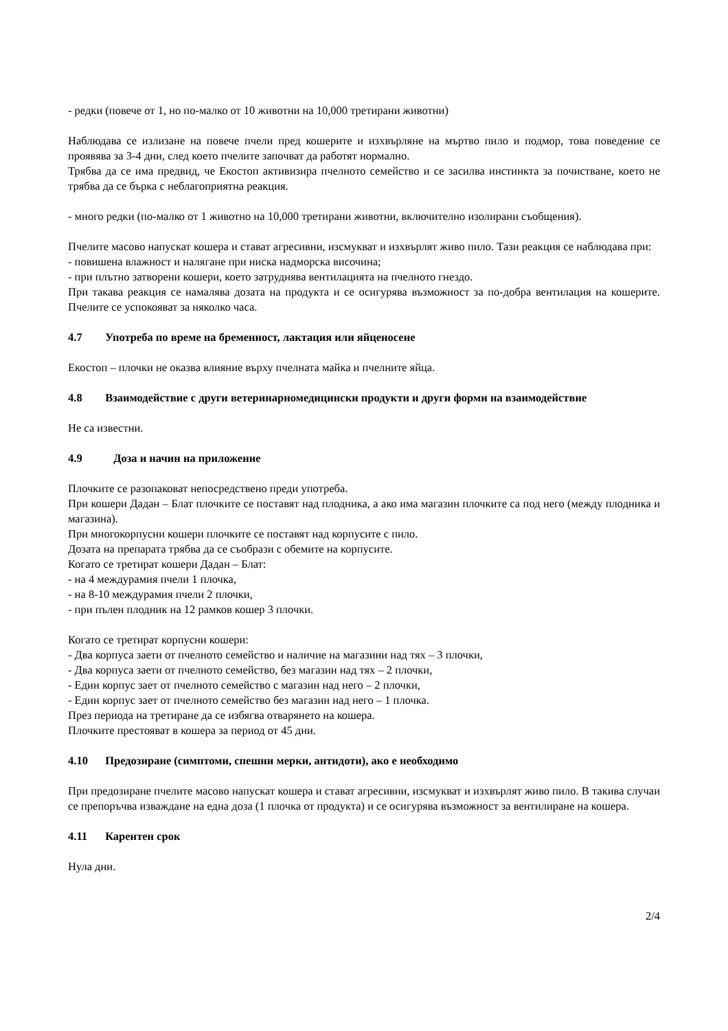- редки (повече от 1, но по-малко от 10 животни на 10,000 третирани животни)
Наблюдава се излизане на повече пчели пред кошерите и изхвърляне на мъртво пило и подмор, това поведение се проявява за 3-4 дни, след което пчелите започват да работят нормално.
Трябва да се има предвид, че Екостоп активизира пчелното семейство и се засилва инстинкта за почистване, което не трябва да се бърка с неблагоприятна реакция.
- много редки (по-малко от 1 животно на 10,000 третирани животни, включително изолирани съобщения).
Пчелите масово напускат кошера и стават агресивни, изсмукват и изхвърлят живо пило. Тази реакция се наблюдава при:
- повишена влажност и налягане при ниска надморска височина;
- при плътно затворени кошери, което затруднява вентилацията на пчелното гнездо.
При такава реакция се намалява дозата на продукта и се осигурява възможност за по-добра вентилация на кошерите. Пчелите се успокояват за няколко часа.
4.7 Употреба по време на бременност, лактация или яйценосене
Екостоп – плочки не оказва влияние върху пчелната майка и пчелните яйца.
4.8 Взаимодействие с други ветеринарномедицински продукти и други форми на взаимодействие
Не са известни.
4.9 Доза и начин на приложение
Плочките се разопаковат непосредствено преди употреба.
При кошери Дадан – Блат плочките се поставят над плодника, а ако има магазин плочките са под него (между плодника и магазина).
При многокорпусни кошери плочките се поставят над корпусите с пило.
Дозата на препарата трябва да се съобрази с обемите на корпусите.
Когато се третират кошери Дадан – Блат:
- на 4 междурамия пчели 1 плочка,
- на 8-10 междурамия пчели 2 плочки,
- при пълен плодник на 12 рамков кошер 3 плочки.
Когато се третират корпусни кошери:
- Два корпуса заети от пчелното семейство и наличие на магазини над тях – 3 плочки,
- Два корпуса заети от пчелното семейство, без магазин над тях – 2 плочки,
- Един корпус зает от пчелното семейство с магазин над него – 2 плочки,
- Един корпус зает от пчелното семейство без магазин над него – 1 плочка.
През периода на третиране да се избягва отварянето на кошера.
Плочките престояват в кошера за период от 45 дни.
4.10 Предозиране (симптоми, спешни мерки, антидоти), ако е необходимо
При предозиране пчелите масово напускат кошера и стават агресивни, изсмукват и изхвърлят живо пило. В такива случаи се препоръчва изваждане на една доза (1 плочка от продукта) и се осигурява възможност за вентилиране на кошера.
4.11 Карентен срок
Нула дни.
2/4